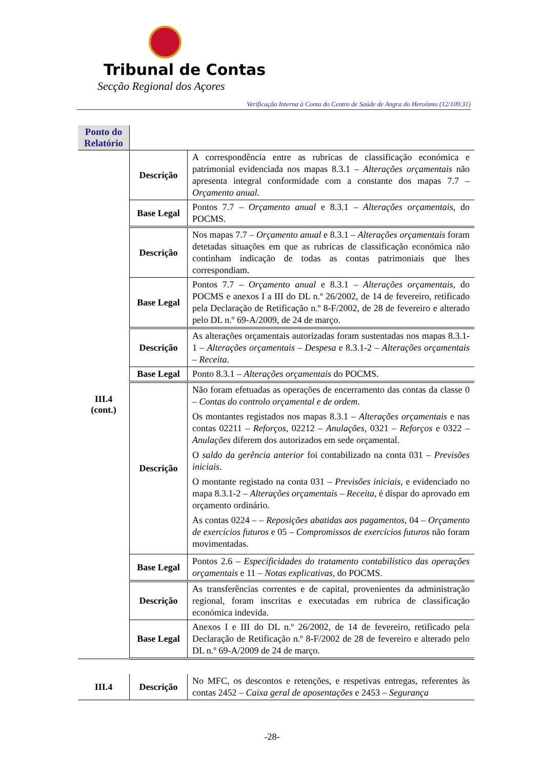Tribunal de Contas
Secção Regional dos Açores
Verificação Interna à Conta do Centro de Saúde de Angra do Heroísmo (12/109.31)
| Ponto do Relatório | | |
| III.4 (cont.) | Descrição | A correspondência entre as rubricas de classificação económica e patrimonial evidenciada nos mapas 8.3.1 – Alterações orçamentais não apresenta integral conformidade com a constante dos mapas 7.7 – Orçamento anual . |
| | Base Legal | Pontos 7.7 – Orçamento anual e 8.3.1 – Alterações orçamentais , do POCMS. |
| | Descrição | Nos mapas 7.7 – Orçamento anual e 8.3.1 – Alterações orçamentais foram detetadas situações em que as rubricas de classificação económica não continham indicação de todas as contas patrimoniais que lhes correspondiam. |
| | Base Legal | Pontos 7.7 – Orçamento anual e 8.3.1 – Alterações orçamentais , do POCMS e anexos I a III do DL n.º 26/2002, de 14 de fevereiro, retificado pela Declaração de Retificação n.º 8-F/2002, de 28 de fevereiro e alterado pelo DL n.º 69-A/2009, de 24 de março. |
| | Descrição | As alterações orçamentais autorizadas foram sustentadas nos mapas 8.3.1-1 – Alterações orçamentais – Despesa e 8.3.1-2 – Alterações orçamentais – Receita . |
| | Base Legal | Ponto 8.3.1 – Alterações orçamentais do POCMS. |
| | Descrição | Não foram efetuadas as operações de encerramento das contas da classe 0 – Contas do controlo orçamental e de ordem . Os montantes registados nos mapas 8.3.1 – Alterações orçamentais e nas contas 02211 – Reforços , 02212 – Anulações , 0321 – Reforços e 0322 – Anulações diferem dos autorizados em sede orçamental. O saldo da gerência anterior foi contabilizado na conta 031 – Previsões iniciais . O montante registado na conta 031 – Previsões iniciais , e evidenciado no mapa 8.3.1-2 – Alterações orçamentais – Receita , é díspar do aprovado em orçamento ordinário. As contas 0224 – – Reposições abatidas aos pagamentos , 04 – Orçamento de exercícios futuros e 05 – Compromissos de exercícios futuros não foram movimentadas. |
| | Base Legal | Pontos 2.6 – Especificidades do tratamento contabilístico das operações orçamentais e 11 – Notas explicativas , do POCMS. |
| | Descrição | As transferências correntes e de capital, provenientes da administração regional, foram inscritas e executadas em rubrica de classificação económica indevida. |
| | Base Legal | Anexos I e III do DL n.º 26/2002, de 14 de fevereiro, retificado pela Declaração de Retificação n.º 8-F/2002 de 28 de fevereiro e alterado pelo DL n.º 69-A/2009 de 24 de março. |
| III.4 | Descrição | No MFC, os descontos e retenções, e respetivas entregas, referentes às contas 2452 – Caixa geral de aposentações e 2453 – Segurança |
-28-